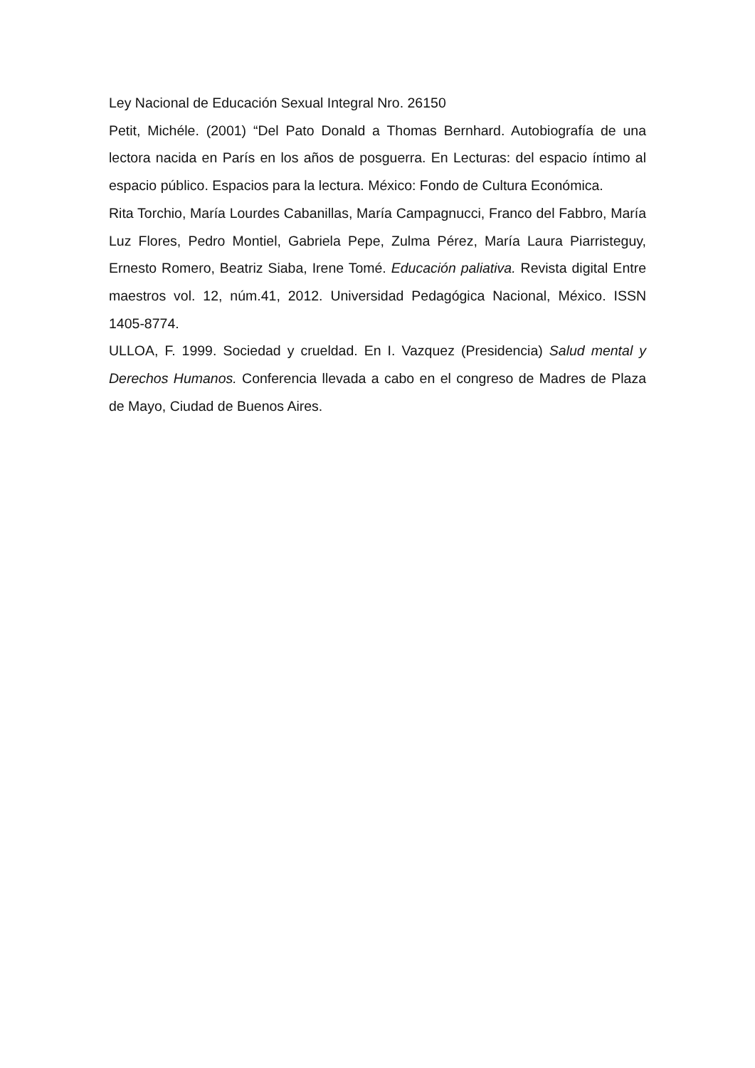Ley Nacional de Educación Sexual Integral Nro. 26150
Petit, Michéle. (2001) “Del Pato Donald a Thomas Bernhard. Autobiografía de una lectora nacida en París en los años de posguerra. En Lecturas: del espacio íntimo al espacio público. Espacios para la lectura. México: Fondo de Cultura Económica.
Rita Torchio, María Lourdes Cabanillas, María Campagnucci, Franco del Fabbro, María Luz Flores, Pedro Montiel, Gabriela Pepe, Zulma Pérez, María Laura Piarristeguy, Ernesto Romero, Beatriz Siaba, Irene Tomé. Educación paliativa. Revista digital Entre maestros vol. 12, núm.41, 2012. Universidad Pedagógica Nacional, México. ISSN 1405-8774.
ULLOA, F. 1999. Sociedad y crueldad. En I. Vazquez (Presidencia) Salud mental y Derechos Humanos. Conferencia llevada a cabo en el congreso de Madres de Plaza de Mayo, Ciudad de Buenos Aires.